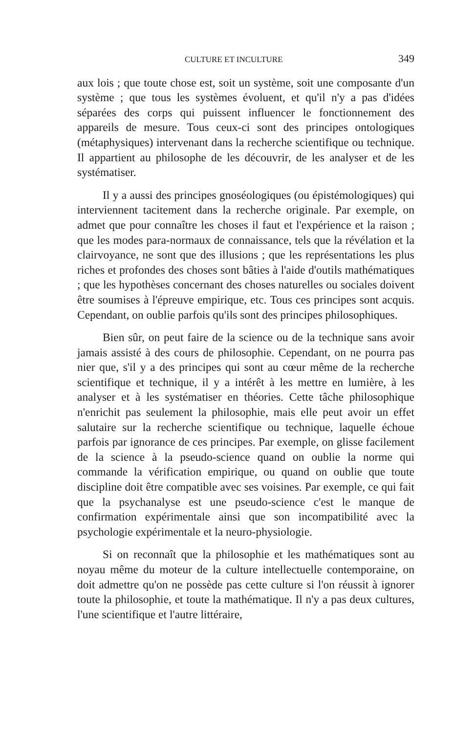CULTURE ET INCULTURE 349
aux lois ; que toute chose est, soit un système, soit une composante d'un système ; que tous les systèmes évoluent, et qu'il n'y a pas d'idées séparées des corps qui puissent influencer le fonctionnement des appareils de mesure. Tous ceux-ci sont des principes ontologiques (métaphysiques) intervenant dans la recherche scientifique ou technique. Il appartient au philosophe de les découvrir, de les analyser et de les systématiser.
Il y a aussi des principes gnoséologiques (ou épistémologiques) qui interviennent tacitement dans la recherche originale. Par exemple, on admet que pour connaître les choses il faut et l'expérience et la raison ; que les modes para-normaux de connaissance, tels que la révélation et la clairvoyance, ne sont que des illusions ; que les représentations les plus riches et profondes des choses sont bâties à l'aide d'outils mathématiques ; que les hypothèses concernant des choses naturelles ou sociales doivent être soumises à l'épreuve empirique, etc. Tous ces principes sont acquis. Cependant, on oublie parfois qu'ils sont des principes philosophiques.
Bien sûr, on peut faire de la science ou de la technique sans avoir jamais assisté à des cours de philosophie. Cependant, on ne pourra pas nier que, s'il y a des principes qui sont au cœur même de la recherche scientifique et technique, il y a intérêt à les mettre en lumière, à les analyser et à les systématiser en théories. Cette tâche philosophique n'enrichit pas seulement la philosophie, mais elle peut avoir un effet salutaire sur la recherche scientifique ou technique, laquelle échoue parfois par ignorance de ces principes. Par exemple, on glisse facilement de la science à la pseudo-science quand on oublie la norme qui commande la vérification empirique, ou quand on oublie que toute discipline doit être compatible avec ses voisines. Par exemple, ce qui fait que la psychanalyse est une pseudo-science c'est le manque de confirmation expérimentale ainsi que son incompatibilité avec la psychologie expérimentale et la neuro-physiologie.
Si on reconnaît que la philosophie et les mathématiques sont au noyau même du moteur de la culture intellectuelle contemporaine, on doit admettre qu'on ne possède pas cette culture si l'on réussit à ignorer toute la philosophie, et toute la mathématique. Il n'y a pas deux cultures, l'une scientifique et l'autre littéraire,